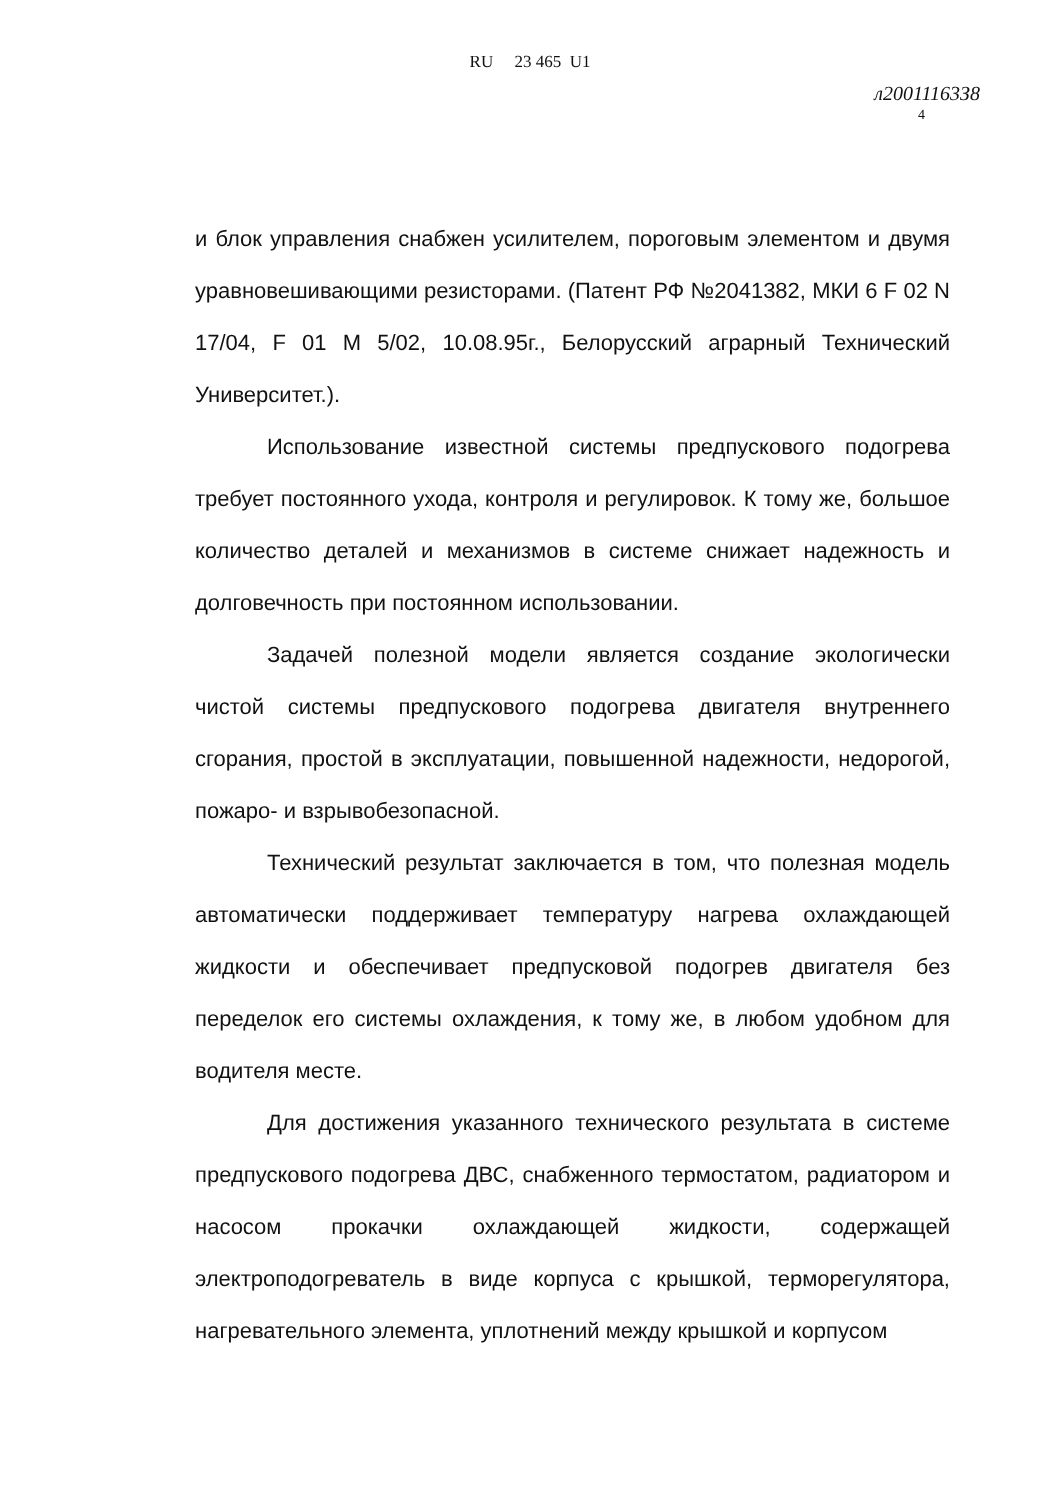RU 23 465 U1
л20011163З8
4
и блок управления снабжен усилителем, пороговым элементом и двумя уравновешивающими резисторами. (Патент РФ №2041382, МКИ 6 F 02 N 17/04, F 01 M 5/02, 10.08.95г., Белорусский аграрный Технический Университет.).
Использование известной системы предпускового подогрева требует постоянного ухода, контроля и регулировок. К тому же, большое количество деталей и механизмов в системе снижает надежность и долговечность при постоянном использовании.
Задачей полезной модели является создание экологически чистой системы предпускового подогрева двигателя внутреннего сгорания, простой в эксплуатации, повышенной надежности, недорогой, пожаро- и взрывобезопасной.
Технический результат заключается в том, что полезная модель автоматически поддерживает температуру нагрева охлаждающей жидкости и обеспечивает предпусковой подогрев двигателя без переделок его системы охлаждения, к тому же, в любом удобном для водителя месте.
Для достижения указанного технического результата в системе предпускового подогрева ДВС, снабженного термостатом, радиатором и насосом прокачки охлаждающей жидкости, содержащей электроподогреватель в виде корпуса с крышкой, терморегулятора, нагревательного элемента, уплотнений между крышкой и корпусом